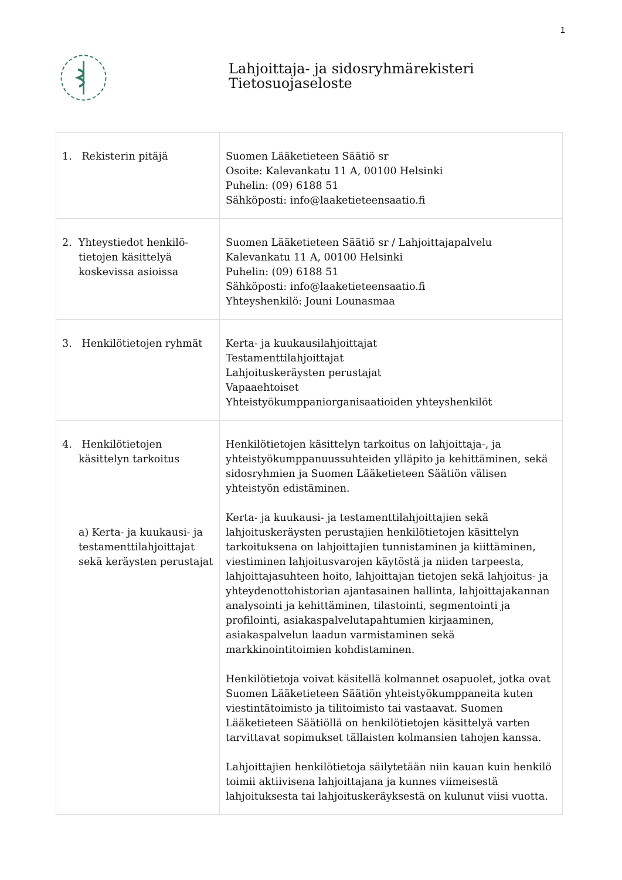1
Lahjoittaja- ja sidosryhmärekisteri
Tietosuojaseloste
| 1. Rekisterin pitäjä | Suomen Lääketieteen Säätiö sr Osoite: Kalevankatu 11 A, 00100 Helsinki Puhelin: (09) 6188 51 Sähköposti: info@laaketieteensaatio.fi |
| 2. Yhteystiedot henkilö-tietojen käsittelyä koskevissa asioissa | Suomen Lääketieteen Säätiö sr / Lahjoittajapalvelu Kalevankatu 11 A, 00100 Helsinki Puhelin: (09) 6188 51 Sähköposti: info@laaketieteensaatio.fi Yhteyshenkilö: Jouni Lounasmaa |
| 3. Henkilötietojen ryhmät | Kerta- ja kuukausilahjoittajat Testamenttilahjoittajat Lahjoituskeräysten perustajat Vapaaehtoiset Yhteistyökumppaniorganisaatioiden yhteyshenkilöt |
| 4. Henkilötietojen käsittelyn tarkoitus a) Kerta- ja kuukausi- ja testamenttilahjoittajat sekä keräysten perustajat | Henkilötietojen käsittelyn tarkoitus on lahjoittaja-, ja yhteistyökumppanuussuhteiden ylläpito ja kehittäminen, sekä sidosryhmien ja Suomen Lääketieteen Säätiön välisen yhteistyön edistäminen. Kerta- ja kuukausi- ja testamenttilahjoittajien sekä lahjoituskeräysten perustajien henkilötietojen käsittelyn tarkoituksena on lahjoittajien tunnistaminen ja kiittäminen, viestiminen lahjoitusvarojen käytöstä ja niiden tarpeesta, lahjoittajasuhteen hoito, lahjoittajan tietojen sekä lahjoitus- ja yhteydenottohistorian ajantasainen hallinta, lahjoittajakannan analysointi ja kehittäminen, tilastointi, segmentointi ja profilointi, asiakaspalvelutapahtumien kirjaaminen, asiakaspalvelun laadun varmistaminen sekä markkinointitoimien kohdistaminen. Henkilötietoja voivat käsitellä kolmannet osapuolet, jotka ovat Suomen Lääketieteen Säätiön yhteistyökumppaneita kuten viestintätoimisto ja tilitoimisto tai vastaavat. Suomen Lääketieteen Säätiöllä on henkilötietojen käsittelyä varten tarvittavat sopimukset tällaisten kolmansien tahojen kanssa. Lahjoittajien henkilötietoja säilytetään niin kauan kuin henkilö toimii aktiivisena lahjoittajana ja kunnes viimeisestä lahjoituksesta tai lahjoituskeräyksestä on kulunut viisi vuotta. |